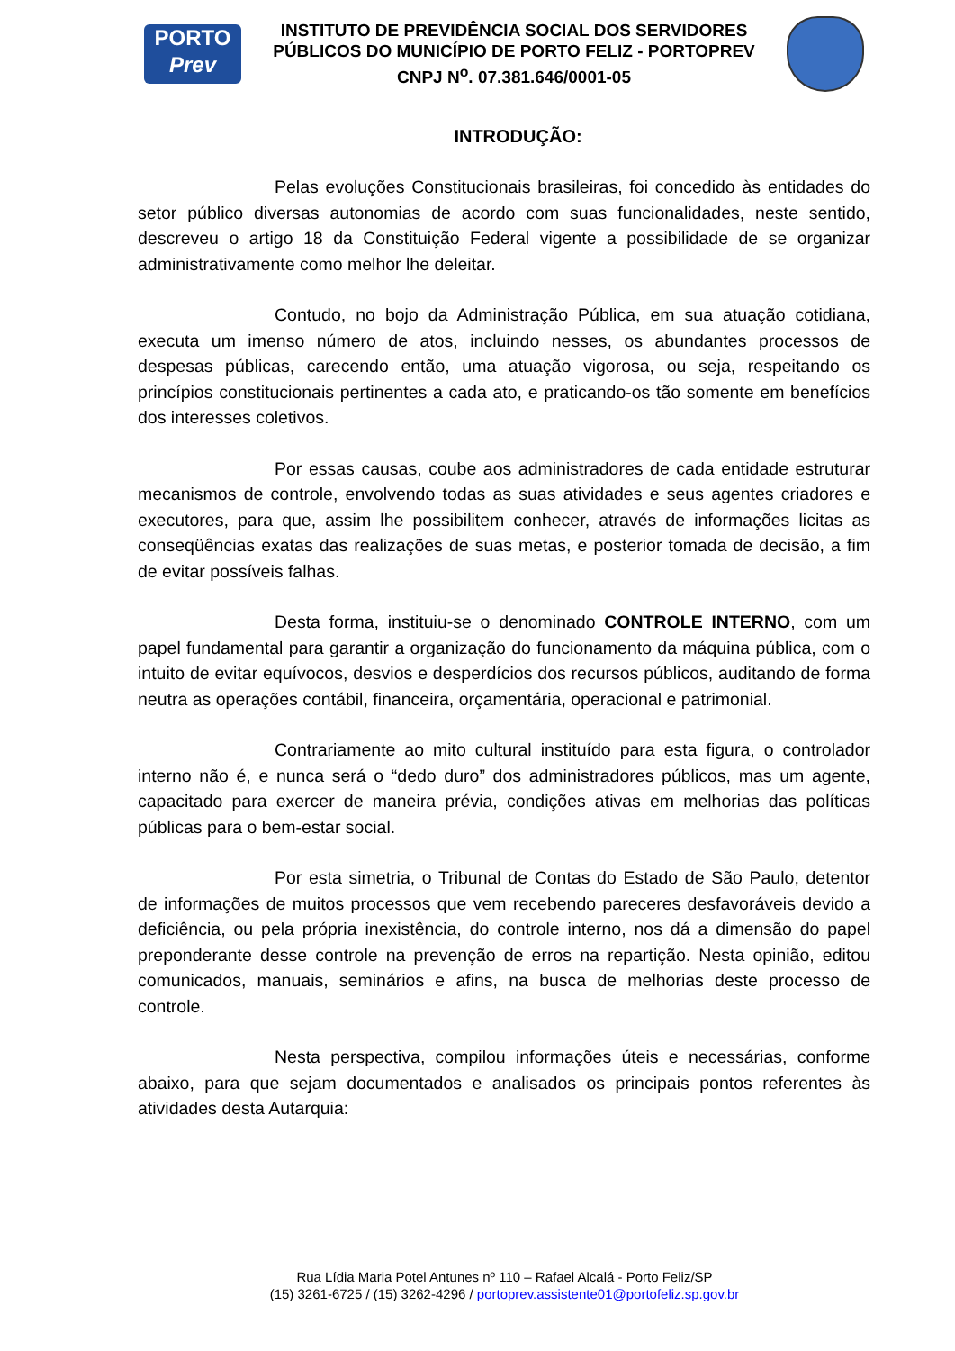PORTO
Prev
INSTITUTO DE PREVIDÊNCIA SOCIAL DOS SERVIDORES PÚBLICOS DO MUNICÍPIO DE PORTO FELIZ - PORTOPREV
CNPJ N<sup>o</sup>. 07.381.646/0001-05
INTRODUÇÃO:
Pelas evoluções Constitucionais brasileiras, foi concedido às entidades do setor público diversas autonomias de acordo com suas funcionalidades, neste sentido, descreveu o artigo 18 da Constituição Federal vigente a possibilidade de se organizar administrativamente como melhor lhe deleitar.
Contudo, no bojo da Administração Pública, em sua atuação cotidiana, executa um imenso número de atos, incluindo nesses, os abundantes processos de despesas públicas, carecendo então, uma atuação vigorosa, ou seja, respeitando os princípios constitucionais pertinentes a cada ato, e praticando-os tão somente em benefícios dos interesses coletivos.
Por essas causas, coube aos administradores de cada entidade estruturar mecanismos de controle, envolvendo todas as suas atividades e seus agentes criadores e executores, para que, assim lhe possibilitem conhecer, através de informações licitas as conseqüências exatas das realizações de suas metas, e posterior tomada de decisão, a fim de evitar possíveis falhas.
Desta forma, instituiu-se o denominado CONTROLE INTERNO, com um papel fundamental para garantir a organização do funcionamento da máquina pública, com o intuito de evitar equívocos, desvios e desperdícios dos recursos públicos, auditando de forma neutra as operações contábil, financeira, orçamentária, operacional e patrimonial.
Contrariamente ao mito cultural instituído para esta figura, o controlador interno não é, e nunca será o “dedo duro” dos administradores públicos, mas um agente, capacitado para exercer de maneira prévia, condições ativas em melhorias das políticas públicas para o bem-estar social.
Por esta simetria, o Tribunal de Contas do Estado de São Paulo, detentor de informações de muitos processos que vem recebendo pareceres desfavoráveis devido a deficiência, ou pela própria inexistência, do controle interno, nos dá a dimensão do papel preponderante desse controle na prevenção de erros na repartição. Nesta opinião, editou comunicados, manuais, seminários e afins, na busca de melhorias deste processo de controle.
Nesta perspectiva, compilou informações úteis e necessárias, conforme abaixo, para que sejam documentados e analisados os principais pontos referentes às atividades desta Autarquia:
Rua Lídia Maria Potel Antunes nº 110 – Rafael Alcalá - Porto Feliz/SP
(15) 3261-6725 / (15) 3262-4296 / portoprev.assistente01@portofeliz.sp.gov.br